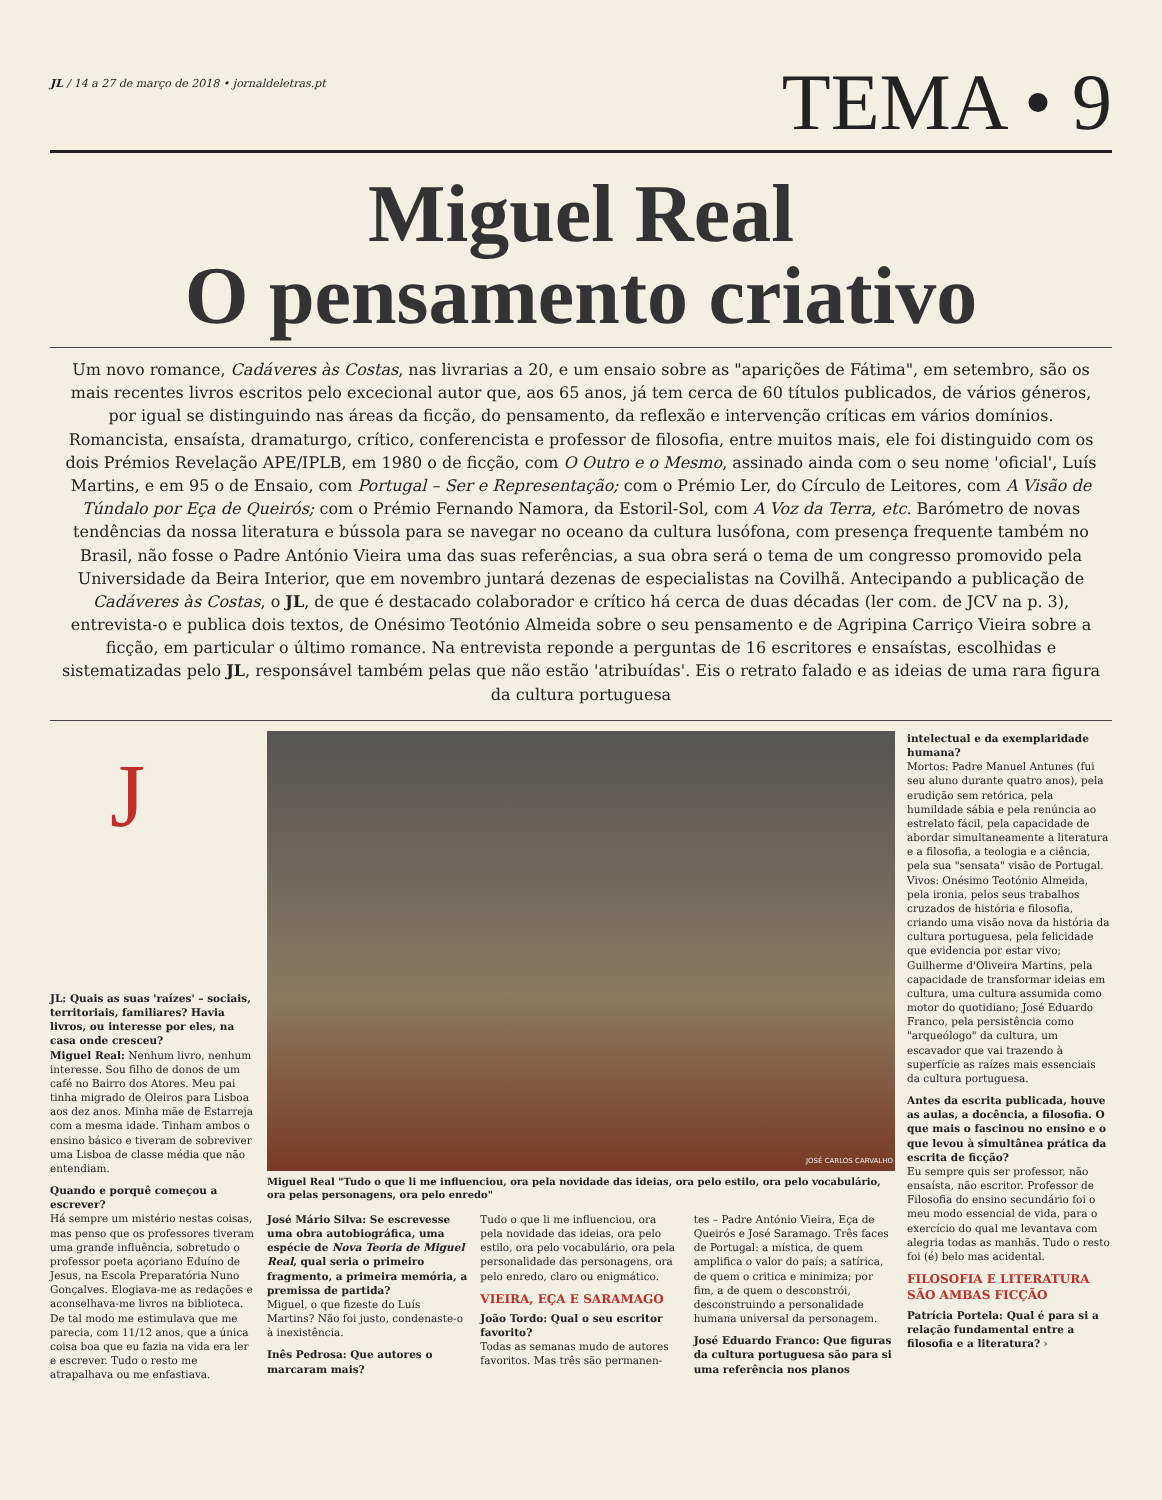JL / 14 a 27 de março de 2018 • jornaldeletras.pt
TEMA • 9
Miguel Real
O pensamento criativo
Um novo romance, Cadáveres às Costas, nas livrarias a 20, e um ensaio sobre as "aparições de Fátima", em setembro, são os mais recentes livros escritos pelo excecional autor que, aos 65 anos, já tem cerca de 60 títulos publicados, de vários géneros, por igual se distinguindo nas áreas da ficção, do pensamento, da reflexão e intervenção críticas em vários domínios. Romancista, ensaísta, dramaturgo, crítico, conferencista e professor de filosofia, entre muitos mais, ele foi distinguido com os dois Prémios Revelação APE/IPLB, em 1980 o de ficção, com O Outro e o Mesmo, assinado ainda com o seu nome 'oficial', Luís Martins, e em 95 o de Ensaio, com Portugal – Ser e Representação; com o Prémio Ler, do Círculo de Leitores, com A Visão de Túndalo por Eça de Queirós; com o Prémio Fernando Namora, da Estoril-Sol, com A Voz da Terra, etc. Barómetro de novas tendências da nossa literatura e bússola para se navegar no oceano da cultura lusófona, com presença frequente também no Brasil, não fosse o Padre António Vieira uma das suas referências, a sua obra será o tema de um congresso promovido pela Universidade da Beira Interior, que em novembro juntará dezenas de especialistas na Covilhã. Antecipando a publicação de Cadáveres às Costas, o JL, de que é destacado colaborador e crítico há cerca de duas décadas (ler com. de JCV na p. 3), entrevista-o e publica dois textos, de Onésimo Teotónio Almeida sobre o seu pensamento e de Agripina Carriço Vieira sobre a ficção, em particular o último romance. Na entrevista reponde a perguntas de 16 escritores e ensaístas, escolhidas e sistematizadas pelo JL, responsável também pelas que não estão 'atribuídas'. Eis o retrato falado e as ideias de uma rara figura da cultura portuguesa
J
JL: Quais as suas 'raízes' – sociais, territoriais, familiares? Havia livros, ou interesse por eles, na casa onde cresceu?
Miguel Real: Nenhum livro, nenhum interesse. Sou filho de donos de um café no Bairro dos Atores. Meu pai tinha migrado de Oleiros para Lisboa aos dez anos. Minha mãe de Estarreja com a mesma idade. Tinham ambos o ensino básico e tiveram de sobreviver uma Lisboa de classe média que não entendiam.
Quando e porquê começou a escrever?
Há sempre um mistério nestas coisas, mas penso que os professores tiveram uma grande influência, sobretudo o professor poeta açoriano Eduíno de Jesus, na Escola Preparatória Nuno Gonçalves. Elogiava-me as redações e aconselhava-me livros na biblioteca. De tal modo me estimulava que me parecia, com 11/12 anos, que a única coisa boa que eu fazia na vida era ler e escrever. Tudo o resto me atrapalhava ou me enfastiava.
JOSÉ CARLOS CARVALHO
Miguel Real "Tudo o que li me influenciou, ora pela novidade das ideias, ora pelo estilo, ora pelo vocabulário, ora pelas personagens, ora pelo enredo"
José Mário Silva: Se escrevesse uma obra autobiográfica, uma espécie de Nova Teoria de Miguel Real, qual seria o primeiro fragmento, a primeira memória, a premissa de partida?
Miguel, o que fizeste do Luís Martins? Não foi justo, condenaste-o à inexistência.
Inês Pedrosa: Que autores o marcaram mais?
Tudo o que li me influenciou, ora pela novidade das ideias, ora pelo estilo, ora pelo vocabulário, ora pela personalidade das personagens, ora pelo enredo, claro ou enigmático.
VIEIRA, EÇA E SARAMAGO
João Tordo: Qual o seu escritor favorito?
Todas as semanas mudo de autores favoritos. Mas três são permanen-
tes – Padre António Vieira, Eça de Queirós e José Saramago. Três faces de Portugal: a mística, de quem amplifica o valor do país; a satírica, de quem o critica e minimiza; por fim, a de quem o desconstrói, desconstruindo a personalidade humana universal da personagem.
José Eduardo Franco: Que figuras da cultura portuguesa são para si uma referência nos planos
intelectual e da exemplaridade humana?
Mortos: Padre Manuel Antunes (fui seu aluno durante quatro anos), pela erudição sem retórica, pela humildade sábia e pela renúncia ao estrelato fácil, pela capacidade de abordar simultaneamente a literatura e a filosofia, a teologia e a ciência, pela sua "sensata" visão de Portugal. Vivos: Onésimo Teotónio Almeida, pela ironia, pelos seus trabalhos cruzados de história e filosofia, criando uma visão nova da história da cultura portuguesa, pela felicidade que evidencia por estar vivo; Guilherme d'Oliveira Martins, pela capacidade de transformar ideias em cultura, uma cultura assumida como motor do quotidiano; José Eduardo Franco, pela persistência como "arqueólogo" da cultura, um escavador que vai trazendo à superfície as raízes mais essenciais da cultura portuguesa.
Antes da escrita publicada, houve as aulas, a docência, a filosofia. O que mais o fascinou no ensino e o que levou à simultânea prática da escrita de ficção?
Eu sempre quis ser professor, não ensaísta, não escritor. Professor de Filosofia do ensino secundário foi o meu modo essencial de vida, para o exercício do qual me levantava com alegria todas as manhãs. Tudo o resto foi (é) belo mas acidental.
FILOSOFIA E LITERATURA SÃO AMBAS FICÇÃO
Patrícia Portela: Qual é para si a relação fundamental entre a filosofia e a literatura? ›